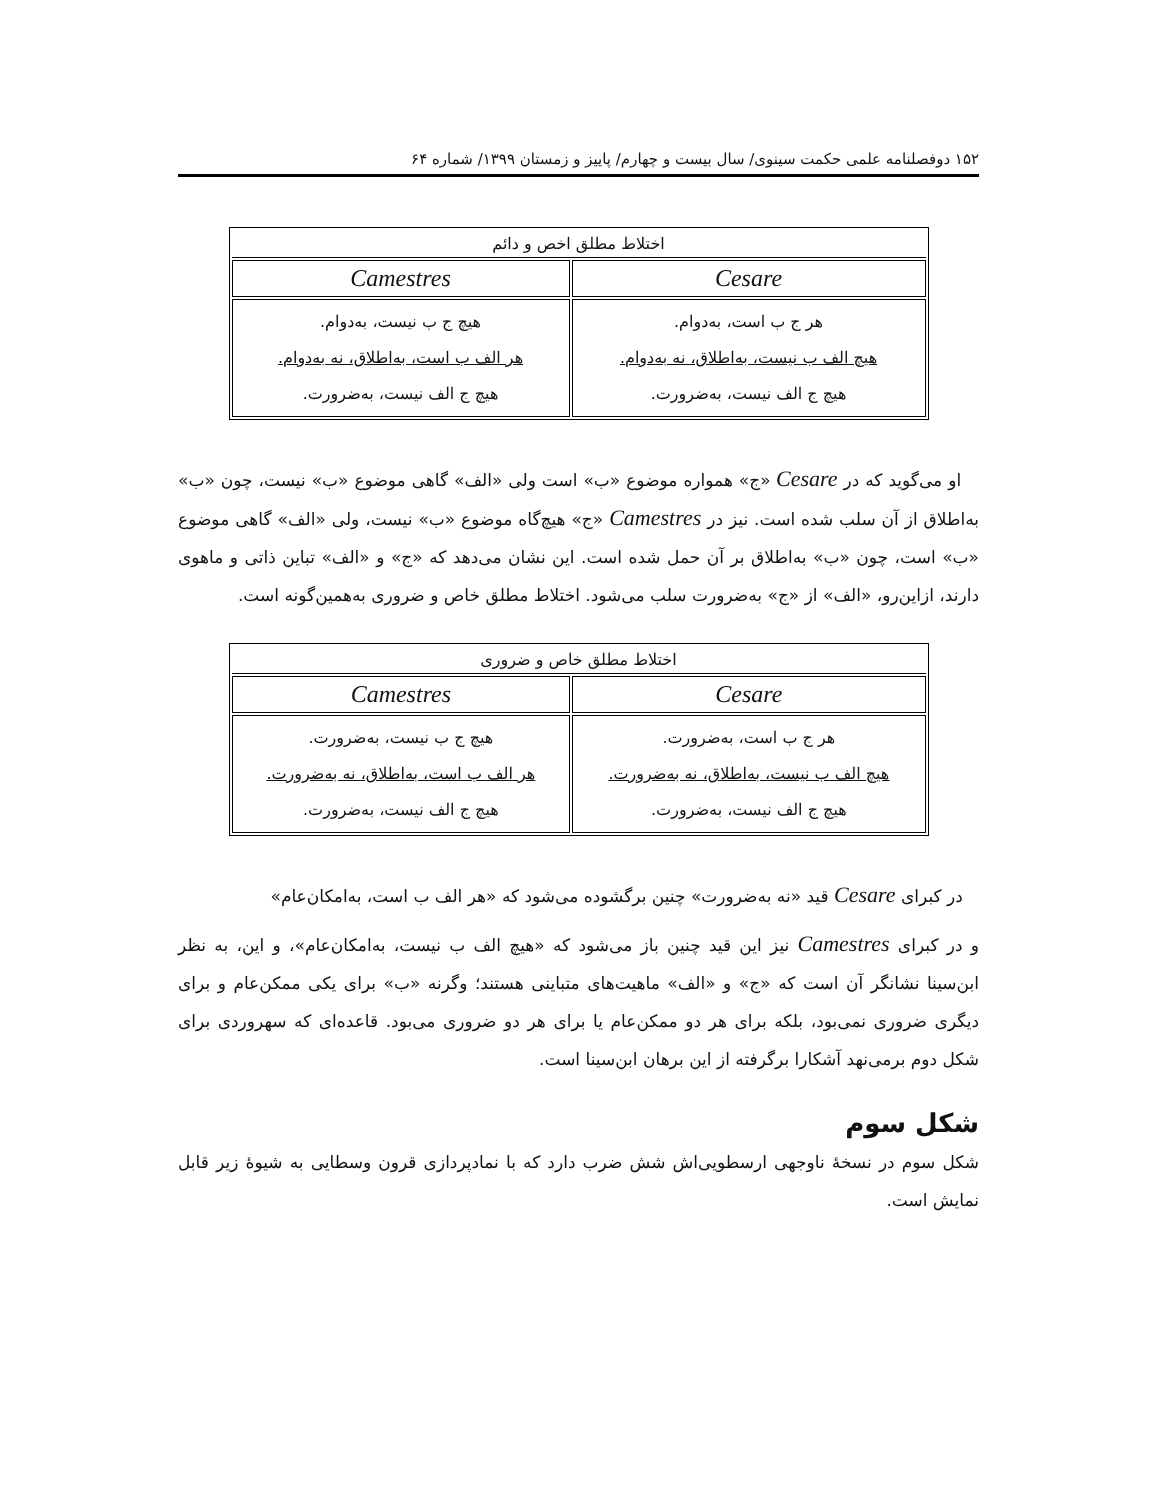۱۵۲ دوفصلنامه علمی حکمت سینوی/ سال بیست و چهارم/ پاییز و زمستان ۱۳۹۹/ شماره ۶۴
| اختلاط مطلق اخص و دائم | |
| --- | --- |
| Cesare | Camestres |
| هر ج ب است، به‌دوام. هیچ الف ب نیست، به‌اطلاق، نه به‌دوام. هیچ ج الف نیست، به‌ضرورت. | هیچ ج ب نیست، به‌دوام. هر الف ب است، به‌اطلاق، نه به‌دوام. هیچ ج الف نیست، به‌ضرورت. |
او می‌گوید که در Cesare «ج» همواره موضوع «ب» است ولی «الف» گاهی موضوع «ب» نیست، چون «ب» به‌اطلاق از آن سلب شده است. نیز در Camestres «ج» هیچ‌گاه موضوع «ب» نیست، ولی «الف» گاهی موضوع «ب» است، چون «ب» به‌اطلاق بر آن حمل شده است. این نشان می‌دهد که «ج» و «الف» تباین ذاتی و ماهوی دارند، ازاین‌رو، «الف» از «ج» به‌ضرورت سلب می‌شود. اختلاط مطلق خاص و ضروری به‌همین‌گونه است.
| اختلاط مطلق خاص و ضروری | |
| --- | --- |
| Cesare | Camestres |
| هر ج ب است، به‌ضرورت. هیچ الف ب نیست، به‌اطلاق، نه به‌ضرورت. هیچ ج الف نیست، به‌ضرورت. | هیچ ج ب نیست، به‌ضرورت. هر الف ب است، به‌اطلاق، نه به‌ضرورت. هیچ ج الف نیست، به‌ضرورت. |
در کبرای Cesare قید «نه به‌ضرورت» چنین برگشوده می‌شود که «هر الف ب است، به‌امکان‌عام»
و در کبرای Camestres نیز این قید چنین باز می‌شود که «هیچ الف ب نیست، به‌امکان‌عام»، و این، به نظر ابن‌سینا نشانگر آن است که «ج» و «الف» ماهیت‌های متباینی هستند؛ وگرنه «ب» برای یکی ممکن‌عام و برای دیگری ضروری نمی‌بود، بلکه برای هر دو ممکن‌عام یا برای هر دو ضروری می‌بود. قاعده‌ای که سهروردی برای شکل دوم برمی‌نهد آشکارا برگرفته از این برهان ابن‌سینا است.
شکل سوم
شکل سوم در نسخهٔ ناوجهی ارسطویی‌اش شش ضرب دارد که با نمادپردازی قرون وسطایی به شیوهٔ زیر قابل نمایش است.